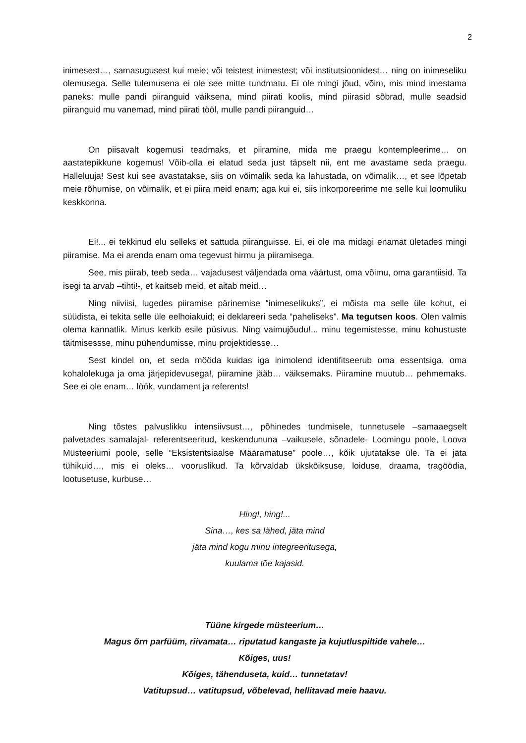2
inimesest…, samasugusest kui meie; või teistest inimestest; või institutsioonidest… ning on inimeseliku olemusega. Selle tulemusena ei ole see mitte tundmatu. Ei ole mingi jõud, võim, mis mind imestama paneks: mulle pandi piiranguid väiksena, mind piirati koolis, mind piirasid sõbrad, mulle seadsid piiranguid mu vanemad, mind piirati tööl, mulle pandi piiranguid…
On piisavalt kogemusi teadmaks, et piiramine, mida me praegu kontempleerime… on aastatepikkune kogemus! Võib-olla ei elatud seda just täpselt nii, ent me avastame seda praegu. Halleluuja! Sest kui see avastatakse, siis on võimalik seda ka lahustada, on võimalik…, et see lõpetab meie rõhumise, on võimalik, et ei piira meid enam; aga kui ei, siis inkorporeerime me selle kui loomuliku keskkonna.
Ei!... ei tekkinud elu selleks et sattuda piiranguisse. Ei, ei ole ma midagi enamat ületades mingi piiramise. Ma ei arenda enam oma tegevust hirmu ja piiramisega.
See, mis piirab, teeb seda… vajadusest väljendada oma väärtust, oma võimu, oma garantiisid. Ta isegi ta arvab –tihti!-, et kaitseb meid, et aitab meid…
Ning niiviisi, lugedes piiramise pärinemise “inimeselikuks”, ei mõista ma selle üle kohut, ei süüdista, ei tekita selle üle eelhoiakuid; ei deklareeri seda “paheliseks”. Ma tegutsen koos. Olen valmis olema kannatlik. Minus kerkib esile püsivus. Ning vaimujõudu!... minu tegemistesse, minu kohustuste täitmisessse, minu pühendumisse, minu projektidesse…
Sest kindel on, et seda mööda kuidas iga inimolend identifitseerub oma essentsiga, oma kohalolekuga ja oma järjepidevusega!, piiramine jääb… väiksemaks. Piiramine muutub… pehmemaks. See ei ole enam… löök, vundament ja referents!
Ning tõstes palvuslikku intensiivsust…, põhinedes tundmisele, tunnetusele –samaaegselt palvetades samalajal- referentseeritud, keskendununa –vaikusele, sõnadele- Loomingu poole, Loova Müsteeriumi poole, selle “Eksistentsiaalse Määramatuse” poole…, kõik ujutatakse üle. Ta ei jäta tühikuid…, mis ei oleks… vooruslikud. Ta kõrvaldab ükskõiksuse, loiduse, draama, tragöödia, lootusetuse, kurbuse…
Hing!, hing!...
Sina…, kes sa lähed, jäta mind
jäta mind kogu minu integreeritusega,
kuulama tõe kajasid.
Tüüne kirgede müsteerium…
Magus õrn parfüüm, riivamata… riputatud kangaste ja kujutluspiltide vahele…
Kõiges, uus!
Kõiges, tähenduseta, kuid… tunnetatav!
Vatitupsud… vatitupsud, võbelevad, hellitavad meie haavu.